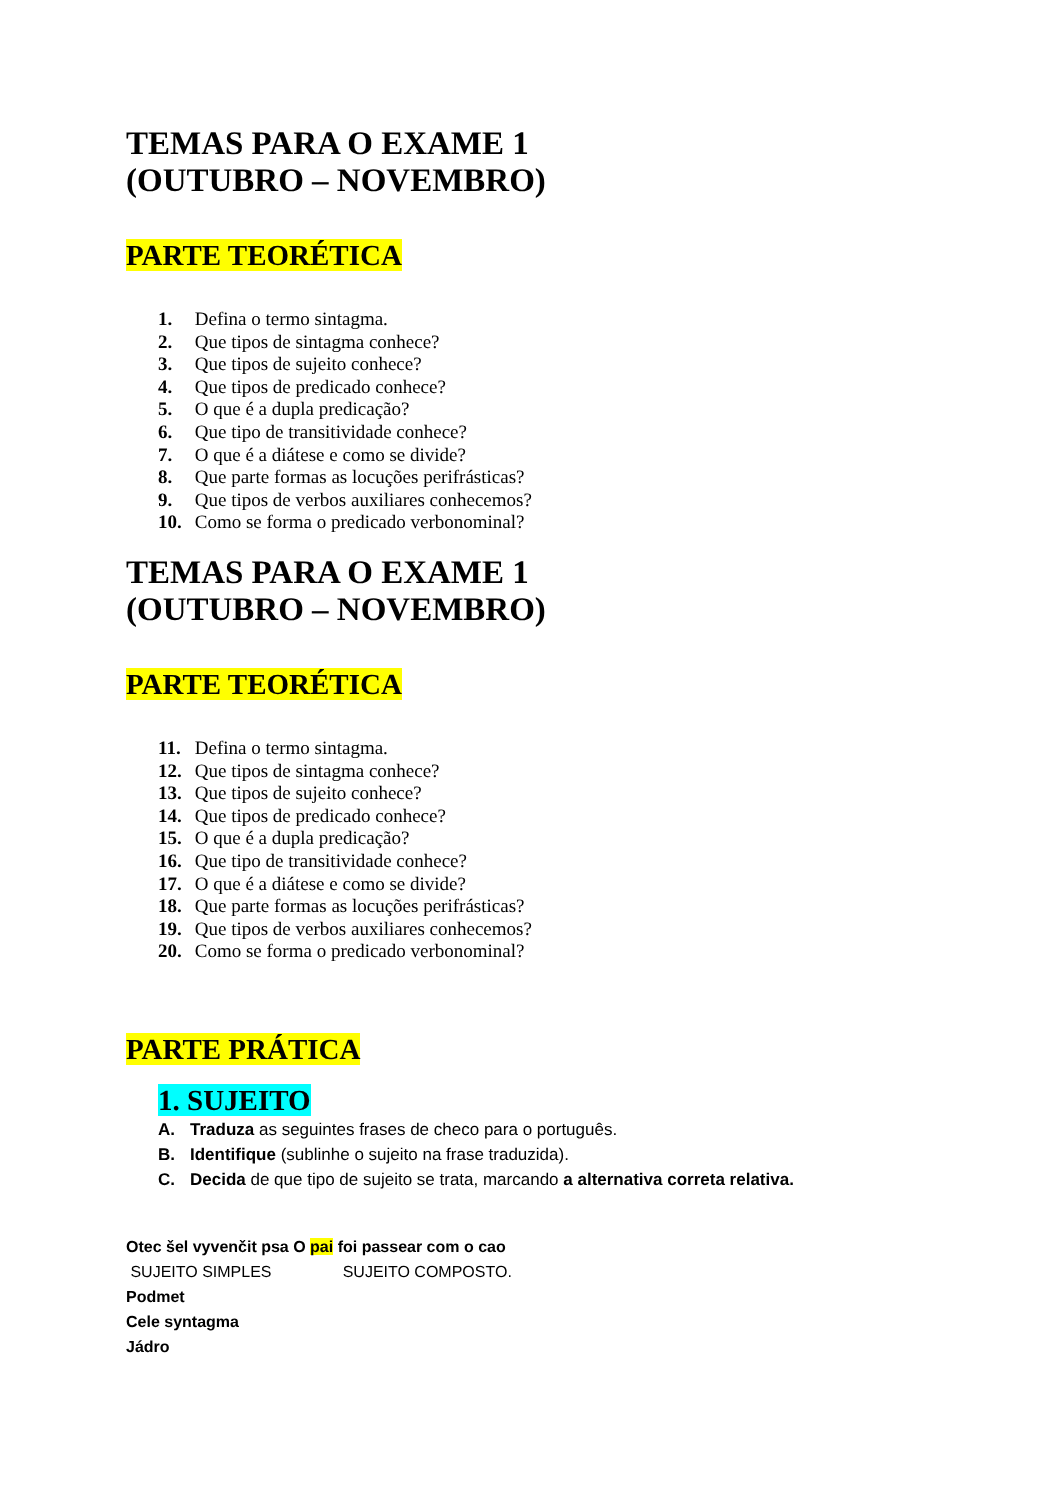TEMAS PARA O EXAME 1
(OUTUBRO – NOVEMBRO)
PARTE TEORÉTICA
1. Defina o termo sintagma.
2. Que tipos de sintagma conhece?
3. Que tipos de sujeito conhece?
4. Que tipos de predicado conhece?
5. O que é a dupla predicação?
6. Que tipo de transitividade conhece?
7. O que é a diátese e como se divide?
8. Que parte formas as locuções perifrásticas?
9. Que tipos de verbos auxiliares conhecemos?
10. Como se forma o predicado verbonominal?
TEMAS PARA O EXAME 1
(OUTUBRO – NOVEMBRO)
PARTE TEORÉTICA
11. Defina o termo sintagma.
12. Que tipos de sintagma conhece?
13. Que tipos de sujeito conhece?
14. Que tipos de predicado conhece?
15. O que é a dupla predicação?
16. Que tipo de transitividade conhece?
17. O que é a diátese e como se divide?
18. Que parte formas as locuções perifrásticas?
19. Que tipos de verbos auxiliares conhecemos?
20. Como se forma o predicado verbonominal?
PARTE PRÁTICA
1. SUJEITO
A. Traduza as seguintes frases de checo para o português.
B. Identifique (sublinhe o sujeito na frase traduzida).
C. Decida de que tipo de sujeito se trata, marcando a alternativa correta relativa.
Otec šel vyvenčit psa O pai foi passear com o cao
SUJEITO SIMPLES SUJEITO COMPOSTO.
Podmet
Cele syntagma
Jádro